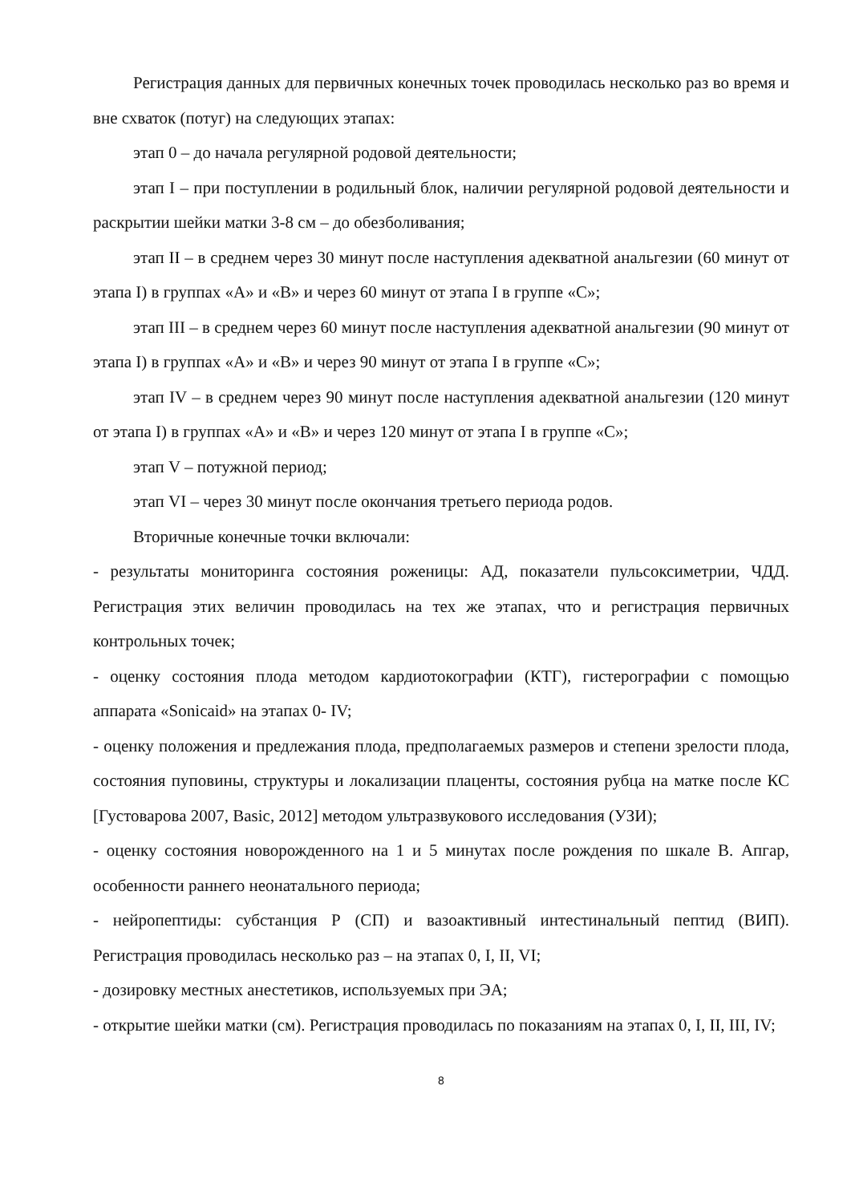Регистрация данных для первичных конечных точек проводилась несколько раз во время и вне схваток (потуг) на следующих этапах:
этап 0 – до начала регулярной родовой деятельности;
этап I – при поступлении в родильный блок, наличии регулярной родовой деятельности и раскрытии шейки матки 3-8 см – до обезболивания;
этап II – в среднем через 30 минут после наступления адекватной анальгезии (60 минут от этапа I) в группах «А» и «В» и через 60 минут от этапа I в группе «С»;
этап III – в среднем через 60 минут после наступления адекватной анальгезии (90 минут от этапа I) в группах «А» и «В» и через 90 минут от этапа I в группе «С»;
этап IV – в среднем через 90 минут после наступления адекватной анальгезии (120 минут от этапа I) в группах «А» и «В» и через 120 минут от этапа I в группе «С»;
этап V – потужной период;
этап VI – через 30 минут после окончания третьего периода родов.
Вторичные конечные точки включали:
- результаты мониторинга состояния роженицы: АД, показатели пульсоксиметрии, ЧДД. Регистрация этих величин проводилась на тех же этапах, что и регистрация первичных контрольных точек;
- оценку состояния плода методом кардиотокографии (КТГ), гистерографии с помощью аппарата «Sonicaid» на этапах 0- IV;
- оценку положения и предлежания плода, предполагаемых размеров и степени зрелости плода, состояния пуповины, структуры и локализации плаценты, состояния рубца на матке после КС [Густоварова 2007, Basic, 2012] методом ультразвукового исследования (УЗИ);
- оценку состояния новорожденного на 1 и 5 минутах после рождения по шкале В. Апгар, особенности раннего неонатального периода;
- нейропептиды: субстанция Р (СП) и вазоактивный интестинальный пептид (ВИП). Регистрация проводилась несколько раз – на этапах 0, I, II, VI;
- дозировку местных анестетиков, используемых при ЭА;
- открытие шейки матки (см). Регистрация проводилась по показаниям на этапах 0, I, II, III, IV;
8